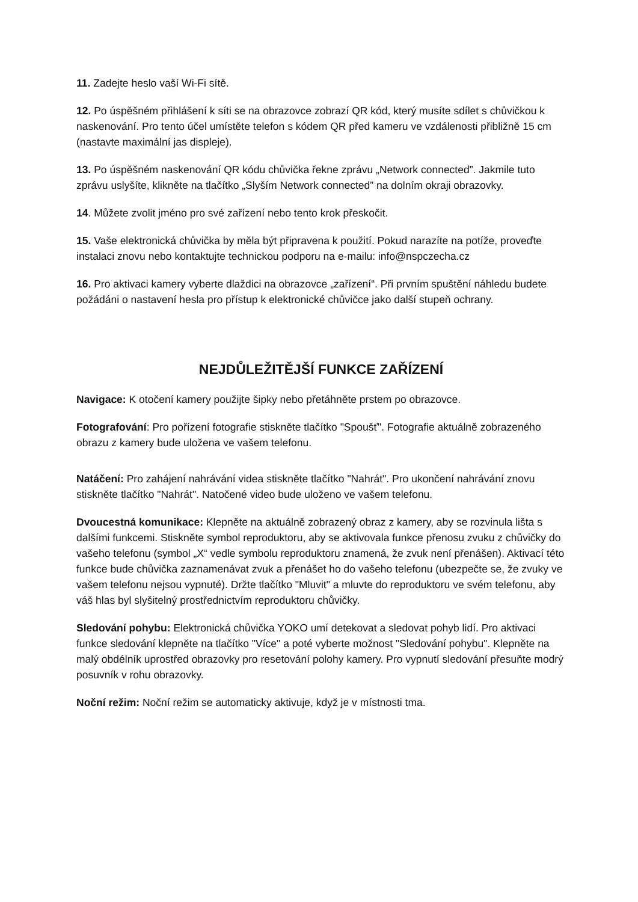11. Zadejte heslo vaší Wi-Fi sítě.
12. Po úspěšném přihlášení k síti se na obrazovce zobrazí QR kód, který musíte sdílet s chůvičkou k naskenování. Pro tento účel umístěte telefon s kódem QR před kameru ve vzdálenosti přibližně 15 cm (nastavte maximální jas displeje).
13. Po úspěšném naskenování QR kódu chůvička řekne zprávu „Network connected”. Jakmile tuto zprávu uslyšíte, klikněte na tlačítko „Slyším Network connected” na dolním okraji obrazovky.
14. Můžete zvolit jméno pro své zařízení nebo tento krok přeskočit.
15. Vaše elektronická chůvička by měla být připravena k použití. Pokud narazíte na potíže, proveďte instalaci znovu nebo kontaktujte technickou podporu na e-mailu: info@nspczecha.cz
16. Pro aktivaci kamery vyberte dlaždici na obrazovce „zařízení“. Při prvním spuštění náhledu budete požádáni o nastavení hesla pro přístup k elektronické chůvičce jako další stupeň ochrany.
NEJDŮLEŽITĚJŠÍ FUNKCE ZAŘÍZENÍ
Navigace: K otočení kamery použijte šipky nebo přetáhněte prstem po obrazovce.
Fotografování: Pro pořízení fotografie stiskněte tlačítko "Spoušť". Fotografie aktuálně zobrazeného obrazu z kamery bude uložena ve vašem telefonu.
Natáčení: Pro zahájení nahrávání videa stiskněte tlačítko "Nahrát". Pro ukončení nahrávání znovu stiskněte tlačítko "Nahrát". Natočené video bude uloženo ve vašem telefonu.
Dvoucestná komunikace: Klepněte na aktuálně zobrazený obraz z kamery, aby se rozvinula lišta s dalšími funkcemi. Stiskněte symbol reproduktoru, aby se aktivovala funkce přenosu zvuku z chůvičky do vašeho telefonu (symbol „X“ vedle symbolu reproduktoru znamená, že zvuk není přenášen). Aktivací této funkce bude chůvička zaznamenávat zvuk a přenášet ho do vašeho telefonu (ubezpečte se, že zvuky ve vašem telefonu nejsou vypnuté). Držte tlačítko "Mluvit" a mluvte do reproduktoru ve svém telefonu, aby váš hlas byl slyšitelný prostřednictvím reproduktoru chůvičky.
Sledování pohybu: Elektronická chůvička YOKO umí detekovat a sledovat pohyb lidí. Pro aktivaci funkce sledování klepněte na tlačítko "Více" a poté vyberte možnost "Sledování pohybu". Klepněte na malý obdélník uprostřed obrazovky pro resetování polohy kamery. Pro vypnutí sledování přesuňte modrý posuvník v rohu obrazovky.
Noční režim: Noční režim se automaticky aktivuje, když je v místnosti tma.